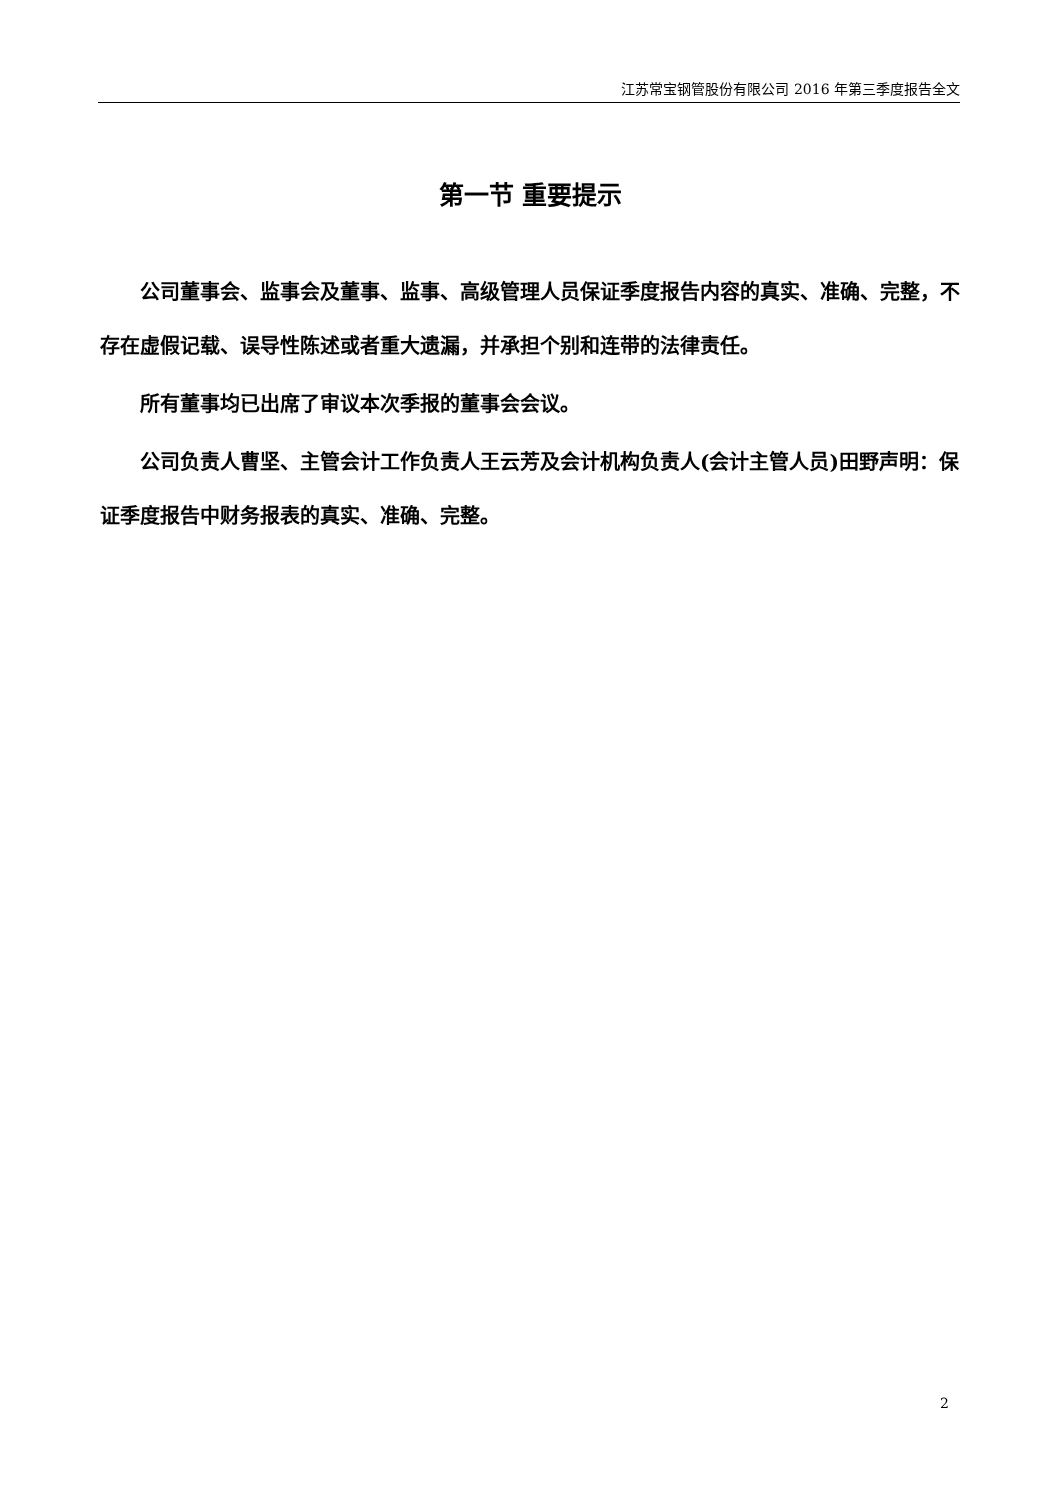江苏常宝钢管股份有限公司 2016 年第三季度报告全文
第一节 重要提示
公司董事会、监事会及董事、监事、高级管理人员保证季度报告内容的真实、准确、完整，不存在虚假记载、误导性陈述或者重大遗漏，并承担个别和连带的法律责任。
所有董事均已出席了审议本次季报的董事会会议。
公司负责人曹坚、主管会计工作负责人王云芳及会计机构负责人(会计主管人员)田野声明：保证季度报告中财务报表的真实、准确、完整。
2